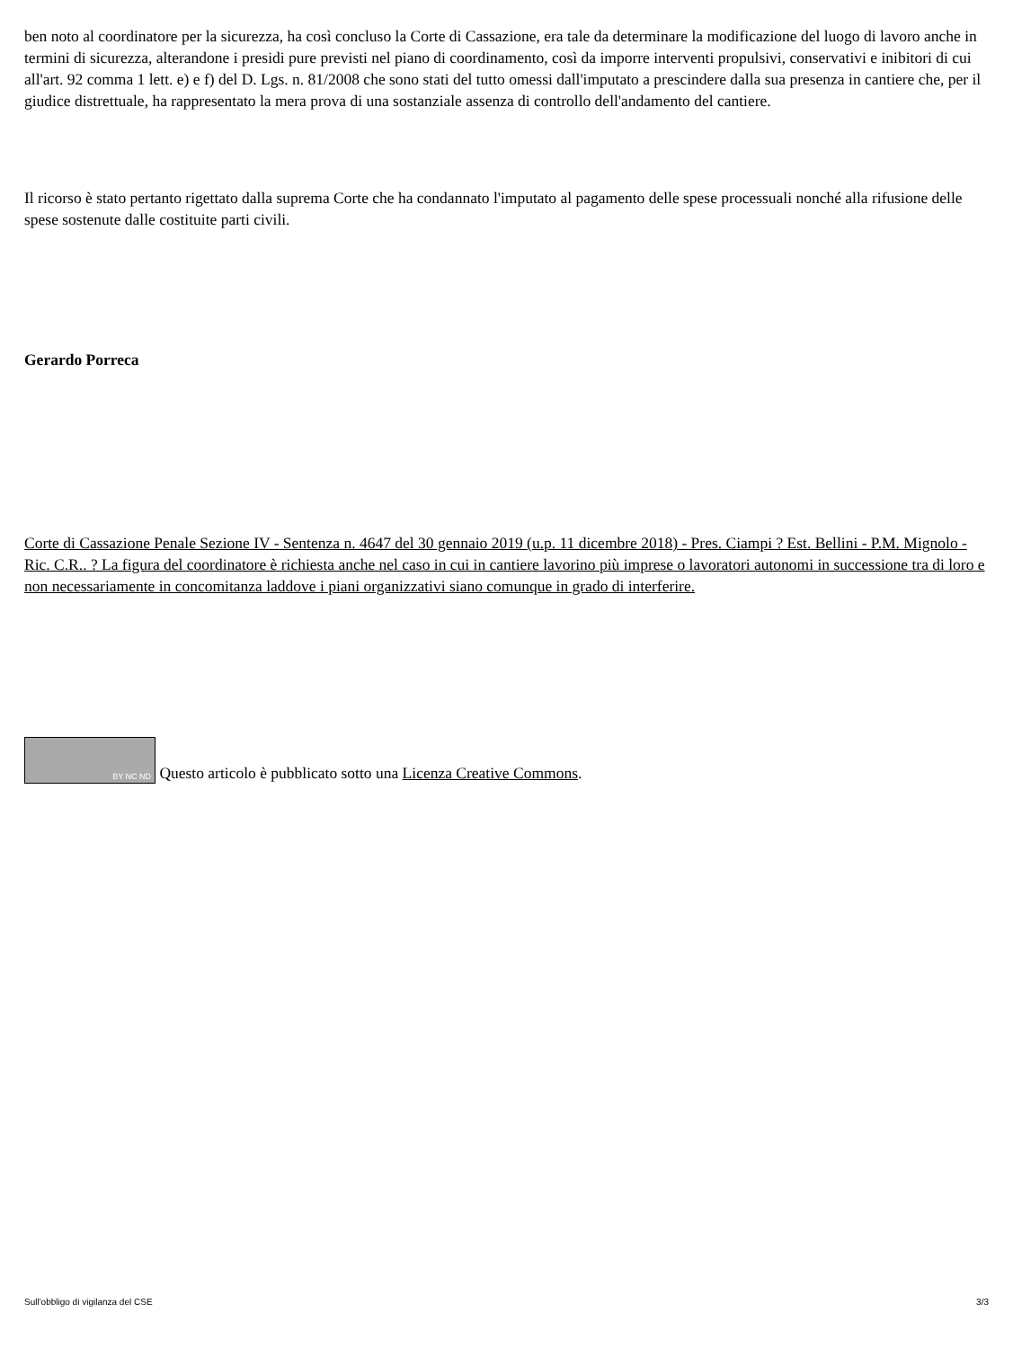ben noto al coordinatore per la sicurezza, ha così concluso la Corte di Cassazione, era tale da determinare la modificazione del luogo di lavoro anche in termini di sicurezza, alterandone i presidi pure previsti nel piano di coordinamento, così da imporre interventi propulsivi, conservativi e inibitori di cui all'art. 92 comma 1 lett. e) e f) del D. Lgs. n. 81/2008 che sono stati del tutto omessi dall'imputato a prescindere dalla sua presenza in cantiere che, per il giudice distrettuale, ha rappresentato la mera prova di una sostanziale assenza di controllo dell'andamento del cantiere.
Il ricorso è stato pertanto rigettato dalla suprema Corte che ha condannato l'imputato al pagamento delle spese processuali nonché alla rifusione delle spese sostenute dalle costituite parti civili.
Gerardo Porreca
Corte di Cassazione Penale Sezione IV - Sentenza n. 4647 del 30 gennaio 2019 (u.p. 11 dicembre 2018) - Pres. Ciampi ? Est. Bellini - P.M. Mignolo - Ric. C.R.. ? La figura del coordinatore è richiesta anche nel caso in cui in cantiere lavorino più imprese o lavoratori autonomi in successione tra di loro e non necessariamente in concomitanza laddove i piani organizzativi siano comunque in grado di interferire.
BY NC ND Questo articolo è pubblicato sotto una Licenza Creative Commons.
Sull'obbligo di vigilanza del CSE 3/3